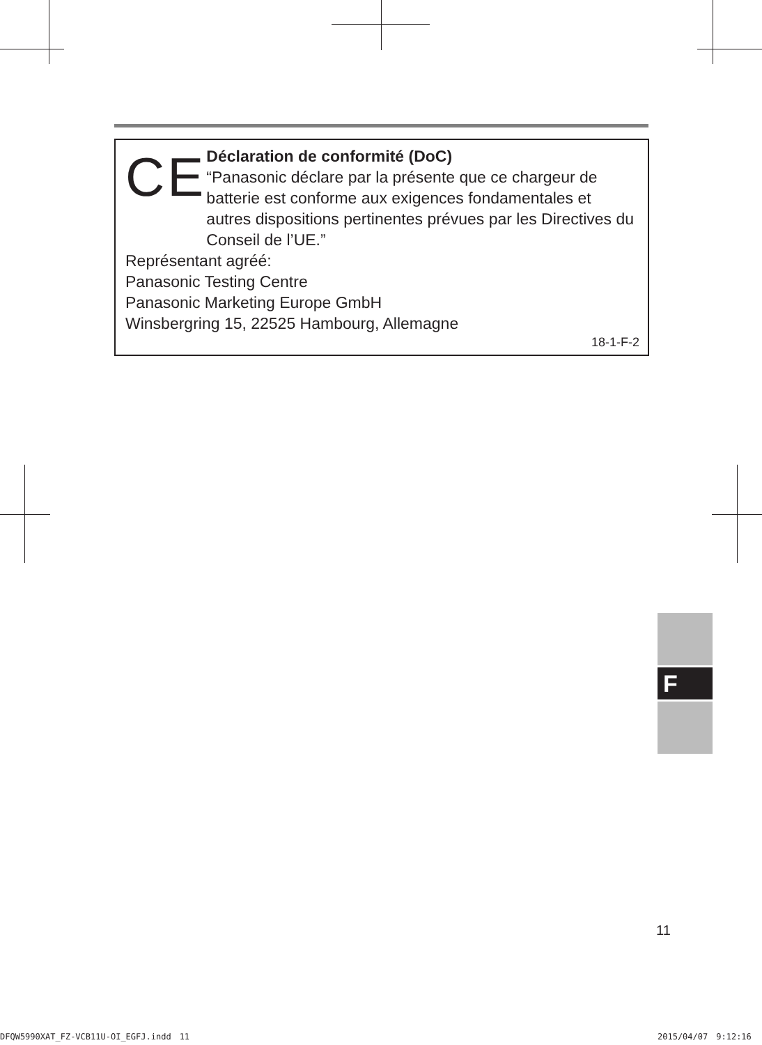CE
Déclaration de conformité (DoC)
“Panasonic déclare par la présente que ce chargeur de batterie est conforme aux exigences fondamentales et autres dispositions pertinentes prévues par les Directives du Conseil de l’UE.”
Représentant agréé:
Panasonic Testing Centre
Panasonic Marketing Europe GmbH
Winsbergring 15, 22525 Hambourg, Allemagne
18-1-F-2
F
11
DFQW5990XAT_FZ-VCB11U-OI_EGFJ.indd　11
2015/04/07　9:12:16